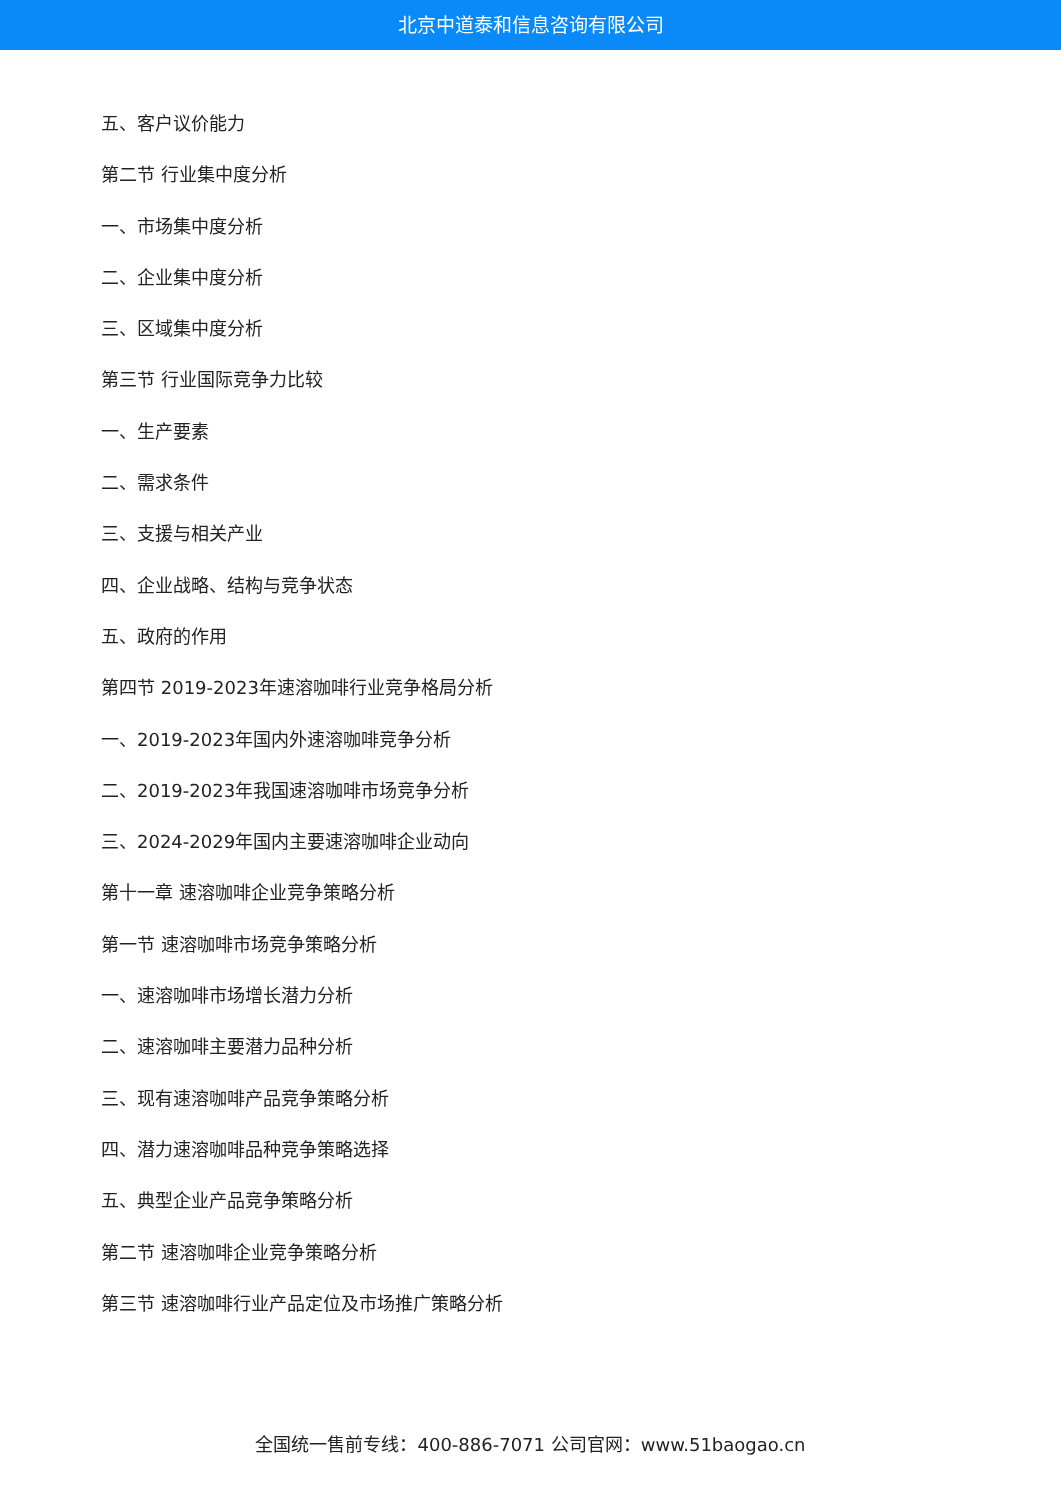北京中道泰和信息咨询有限公司
五、客户议价能力
第二节 行业集中度分析
一、市场集中度分析
二、企业集中度分析
三、区域集中度分析
第三节 行业国际竞争力比较
一、生产要素
二、需求条件
三、支援与相关产业
四、企业战略、结构与竞争状态
五、政府的作用
第四节 2019-2023年速溶咖啡行业竞争格局分析
一、2019-2023年国内外速溶咖啡竞争分析
二、2019-2023年我国速溶咖啡市场竞争分析
三、2024-2029年国内主要速溶咖啡企业动向
第十一章 速溶咖啡企业竞争策略分析
第一节 速溶咖啡市场竞争策略分析
一、速溶咖啡市场增长潜力分析
二、速溶咖啡主要潜力品种分析
三、现有速溶咖啡产品竞争策略分析
四、潜力速溶咖啡品种竞争策略选择
五、典型企业产品竞争策略分析
第二节 速溶咖啡企业竞争策略分析
第三节 速溶咖啡行业产品定位及市场推广策略分析
全国统一售前专线：400-886-7071 公司官网：www.51baogao.cn